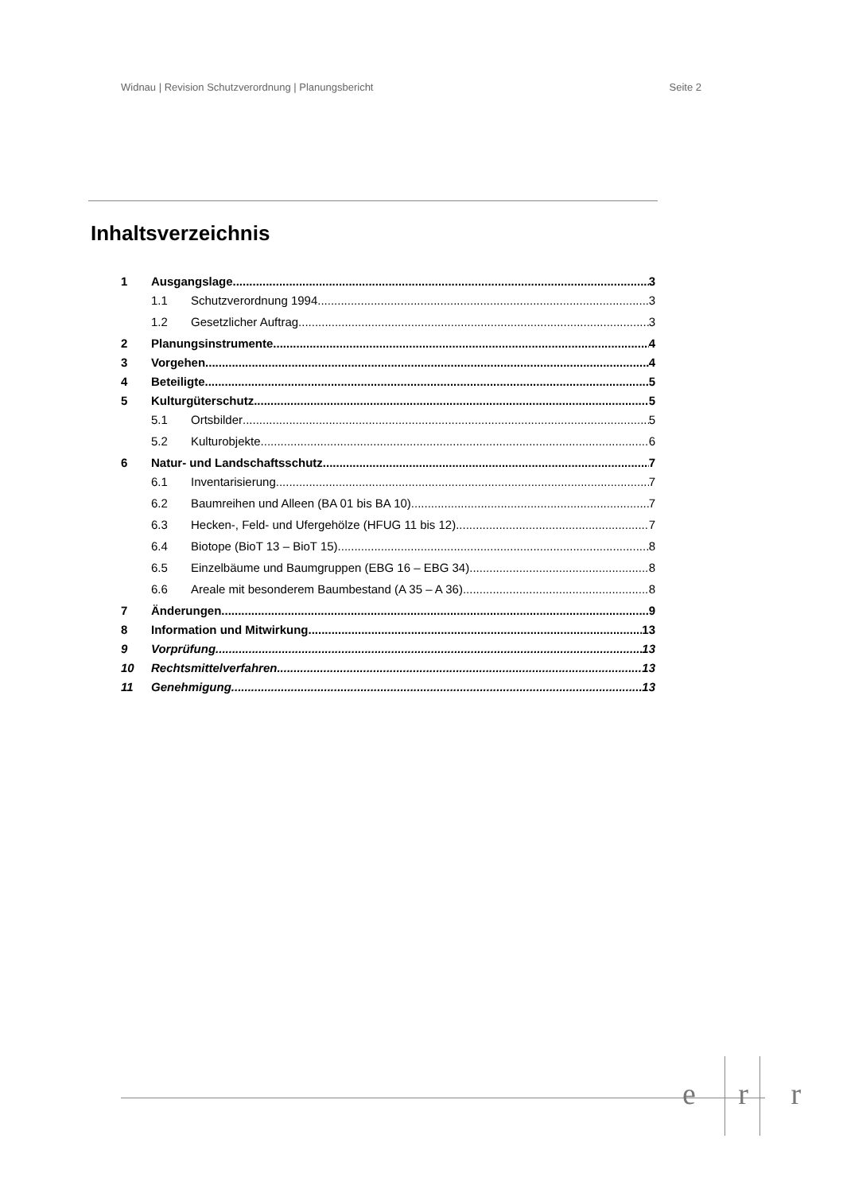Widnau | Revision Schutzverordnung | Planungsbericht Seite 2
Inhaltsverzeichnis
1 Ausgangslage 3
1.1 Schutzverordnung 1994 3
1.2 Gesetzlicher Auftrag 3
2 Planungsinstrumente 4
3 Vorgehen 4
4 Beteiligte 5
5 Kulturgüterschutz 5
5.1 Ortsbilder 5
5.2 Kulturobjekte 6
6 Natur- und Landschaftsschutz 7
6.1 Inventarisierung 7
6.2 Baumreihen und Alleen (BA 01 bis BA 10) 7
6.3 Hecken-, Feld- und Ufergehölze (HFUG 11 bis 12) 7
6.4 Biotope (BioT 13 – BioT 15) 8
6.5 Einzelbäume und Baumgruppen (EBG 16 – EBG 34) 8
6.6 Areale mit besonderem Baumbestand (A 35 – A 36) 8
7 Änderungen 9
8 Information und Mitwirkung 13
9 Vorprüfung 13
10 Rechtsmittelverfahren 13
11 Genehmigung 13
e r r